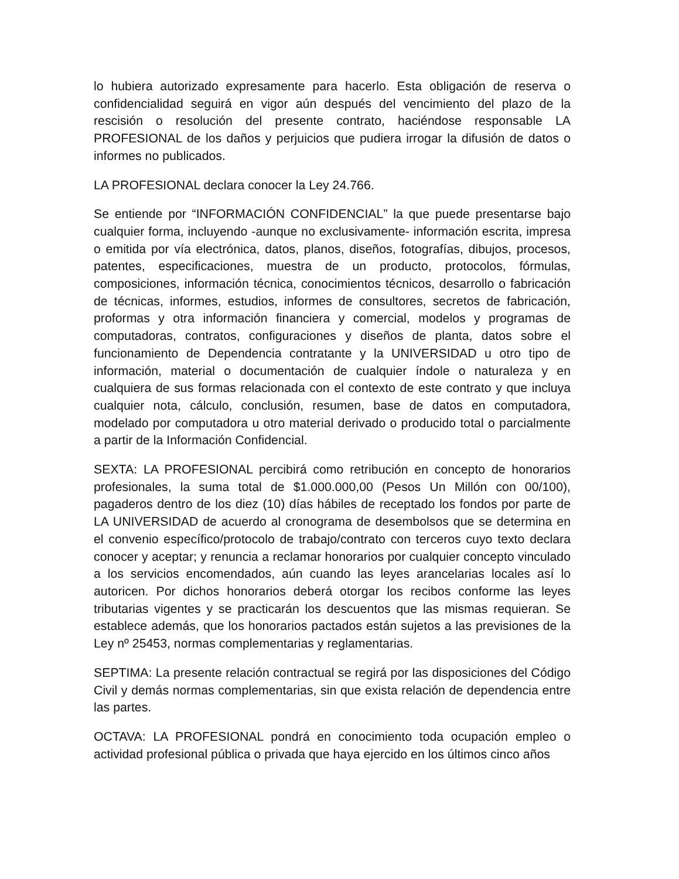lo hubiera autorizado expresamente para hacerlo. Esta obligación de reserva o confidencialidad seguirá en vigor aún después del vencimiento del plazo de la rescisión o resolución del presente contrato, haciéndose responsable LA PROFESIONAL de los daños y perjuicios que pudiera irrogar la difusión de datos o informes no publicados.
LA PROFESIONAL declara conocer la Ley 24.766.
Se entiende por “INFORMACIÓN CONFIDENCIAL” la que puede presentarse bajo cualquier forma, incluyendo -aunque no exclusivamente- información escrita, impresa o emitida por vía electrónica, datos, planos, diseños, fotografías, dibujos, procesos, patentes, especificaciones, muestra de un producto, protocolos, fórmulas, composiciones, información técnica, conocimientos técnicos, desarrollo o fabricación de técnicas, informes, estudios, informes de consultores, secretos de fabricación, proformas y otra información financiera y comercial, modelos y programas de computadoras, contratos, configuraciones y diseños de planta, datos sobre el funcionamiento de Dependencia contratante y la UNIVERSIDAD u otro tipo de información, material o documentación de cualquier índole o naturaleza y en cualquiera de sus formas relacionada con el contexto de este contrato y que incluya cualquier nota, cálculo, conclusión, resumen, base de datos en computadora, modelado por computadora u otro material derivado o producido total o parcialmente a partir de la Información Confidencial.
SEXTA: LA PROFESIONAL percibirá como retribución en concepto de honorarios profesionales, la suma total de $1.000.000,00 (Pesos Un Millón con 00/100), pagaderos dentro de los diez (10) días hábiles de receptado los fondos por parte de LA UNIVERSIDAD de acuerdo al cronograma de desembolsos que se determina en el convenio específico/protocolo de trabajo/contrato con terceros cuyo texto declara conocer y aceptar; y renuncia a reclamar honorarios por cualquier concepto vinculado a los servicios encomendados, aún cuando las leyes arancelarias locales así lo autoricen. Por dichos honorarios deberá otorgar los recibos conforme las leyes tributarias vigentes y se practicarán los descuentos que las mismas requieran. Se establece además, que los honorarios pactados están sujetos a las previsiones de la Ley nº 25453, normas complementarias y reglamentarias.
SEPTIMA: La presente relación contractual se regirá por las disposiciones del Código Civil y demás normas complementarias, sin que exista relación de dependencia entre las partes.
OCTAVA: LA PROFESIONAL pondrá en conocimiento toda ocupación empleo o actividad profesional pública o privada que haya ejercido en los últimos cinco años